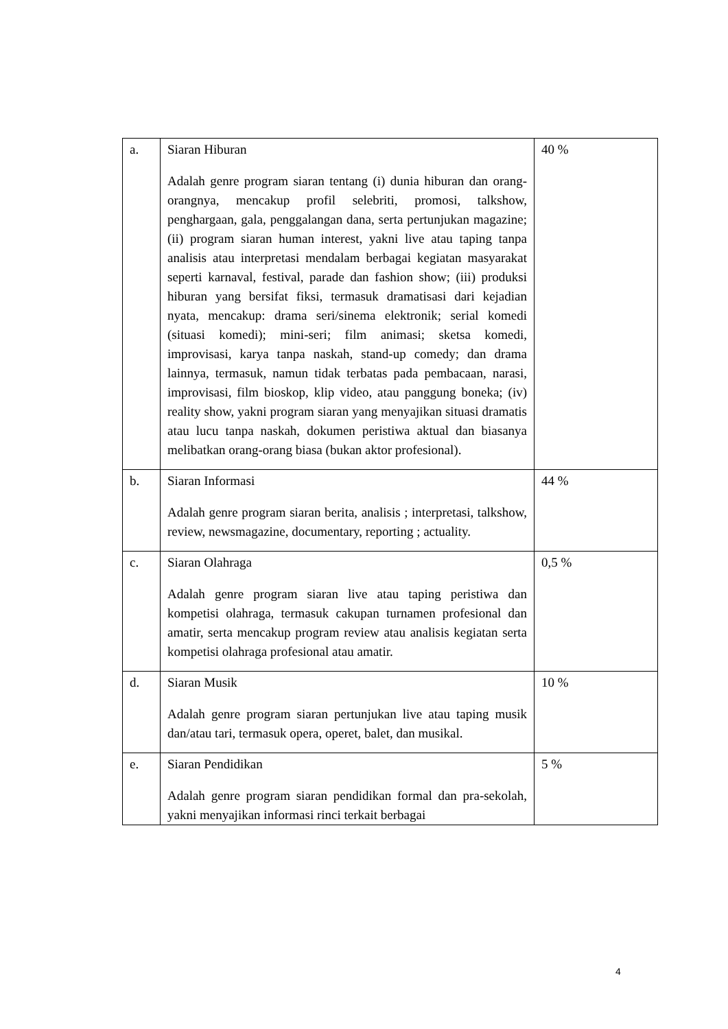| a. | Siaran Hiburan Adalah genre program siaran tentang (i) dunia hiburan dan orang-orangnya, mencakup profil selebriti, promosi, talkshow, penghargaan, gala, penggalangan dana, serta pertunjukan magazine; (ii) program siaran human interest, yakni live atau taping tanpa analisis atau interpretasi mendalam berbagai kegiatan masyarakat seperti karnaval, festival, parade dan fashion show; (iii) produksi hiburan yang bersifat fiksi, termasuk dramatisasi dari kejadian nyata, mencakup: drama seri/sinema elektronik; serial komedi (situasi komedi); mini-seri; film animasi; sketsa komedi, improvisasi, karya tanpa naskah, stand-up comedy; dan drama lainnya, termasuk, namun tidak terbatas pada pembacaan, narasi, improvisasi, film bioskop, klip video, atau panggung boneka; (iv) reality show, yakni program siaran yang menyajikan situasi dramatis atau lucu tanpa naskah, dokumen peristiwa aktual dan biasanya melibatkan orang-orang biasa (bukan aktor profesional). | 40 % |
| b. | Siaran Informasi Adalah genre program siaran berita, analisis ; interpretasi, talkshow, review, newsmagazine, documentary, reporting ; actuality. | 44 % |
| c. | Siaran Olahraga Adalah genre program siaran live atau taping peristiwa dan kompetisi olahraga, termasuk cakupan turnamen profesional dan amatir, serta mencakup program review atau analisis kegiatan serta kompetisi olahraga profesional atau amatir. | 0,5 % |
| d. | Siaran Musik Adalah genre program siaran pertunjukan live atau taping musik dan/atau tari, termasuk opera, operet, balet, dan musikal. | 10 % |
| e. | Siaran Pendidikan Adalah genre program siaran pendidikan formal dan pra-sekolah, yakni menyajikan informasi rinci terkait berbagai | 5 % |
4